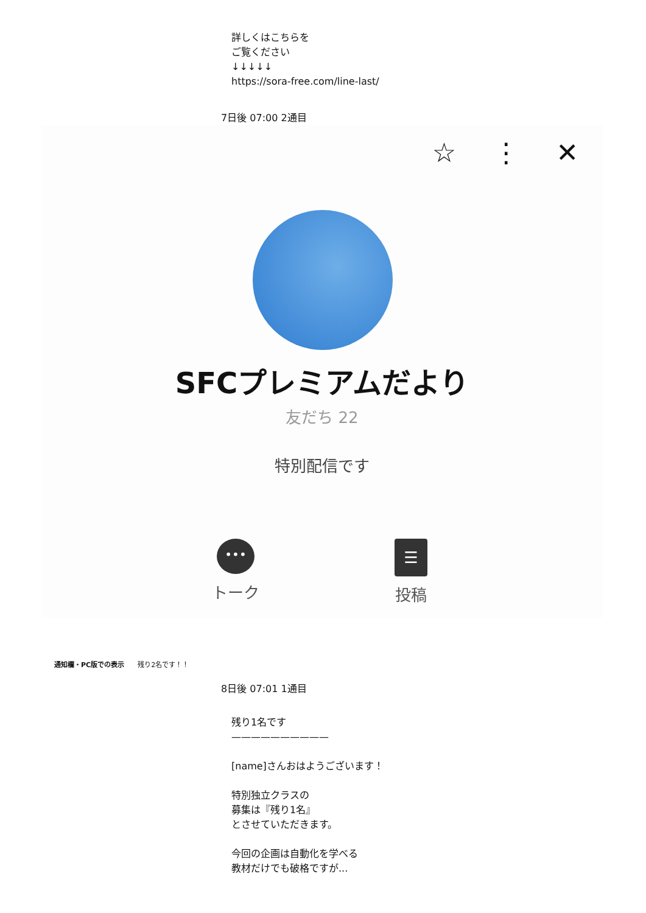詳しくはこちらを
ご覧ください
↓↓↓↓↓
https://sora-free.com/line-last/
7日後 07:00 2通目
☆ ⋮ ✕
SFCプレミアムだより
友だち 22
特別配信です
•••
トーク
☰
投稿
通知欄・PC版での表示　　残り2名です！！
8日後 07:01 1通目
残り1名です
——————————
[name]さんおはようございます！
特別独立クラスの
募集は『残り1名』
とさせていただきます。
今回の企画は自動化を学べる
教材だけでも破格ですが...